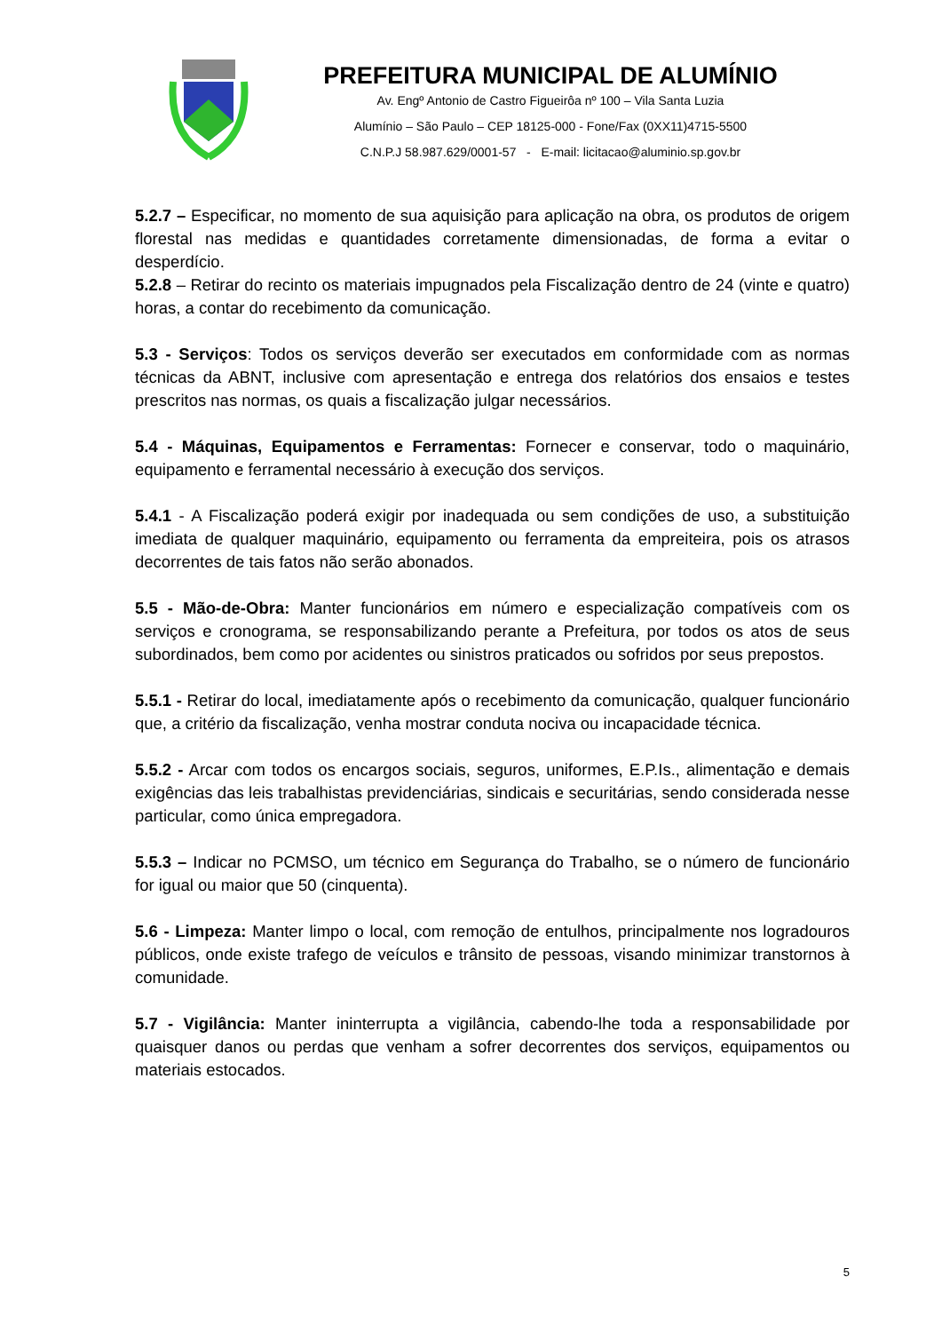PREFEITURA MUNICIPAL DE ALUMÍNIO
Av. Engº Antonio de Castro Figueirôa nº 100 – Vila Santa Luzia
Alumínio – São Paulo – CEP 18125-000 - Fone/Fax (0XX11)4715-5500
C.N.P.J 58.987.629/0001-57 - E-mail: licitacao@aluminio.sp.gov.br
5.2.7 – Especificar, no momento de sua aquisição para aplicação na obra, os produtos de origem florestal nas medidas e quantidades corretamente dimensionadas, de forma a evitar o desperdício.
5.2.8 – Retirar do recinto os materiais impugnados pela Fiscalização dentro de 24 (vinte e quatro) horas, a contar do recebimento da comunicação.
5.3 - Serviços: Todos os serviços deverão ser executados em conformidade com as normas técnicas da ABNT, inclusive com apresentação e entrega dos relatórios dos ensaios e testes prescritos nas normas, os quais a fiscalização julgar necessários.
5.4 - Máquinas, Equipamentos e Ferramentas: Fornecer e conservar, todo o maquinário, equipamento e ferramental necessário à execução dos serviços.
5.4.1 - A Fiscalização poderá exigir por inadequada ou sem condições de uso, a substituição imediata de qualquer maquinário, equipamento ou ferramenta da empreiteira, pois os atrasos decorrentes de tais fatos não serão abonados.
5.5 - Mão-de-Obra: Manter funcionários em número e especialização compatíveis com os serviços e cronograma, se responsabilizando perante a Prefeitura, por todos os atos de seus subordinados, bem como por acidentes ou sinistros praticados ou sofridos por seus prepostos.
5.5.1 - Retirar do local, imediatamente após o recebimento da comunicação, qualquer funcionário que, a critério da fiscalização, venha mostrar conduta nociva ou incapacidade técnica.
5.5.2 - Arcar com todos os encargos sociais, seguros, uniformes, E.P.Is., alimentação e demais exigências das leis trabalhistas previdenciárias, sindicais e securitárias, sendo considerada nesse particular, como única empregadora.
5.5.3 – Indicar no PCMSO, um técnico em Segurança do Trabalho, se o número de funcionário for igual ou maior que 50 (cinquenta).
5.6 - Limpeza: Manter limpo o local, com remoção de entulhos, principalmente nos logradouros públicos, onde existe trafego de veículos e trânsito de pessoas, visando minimizar transtornos à comunidade.
5.7 - Vigilância: Manter ininterrupta a vigilância, cabendo-lhe toda a responsabilidade por quaisquer danos ou perdas que venham a sofrer decorrentes dos serviços, equipamentos ou materiais estocados.
5